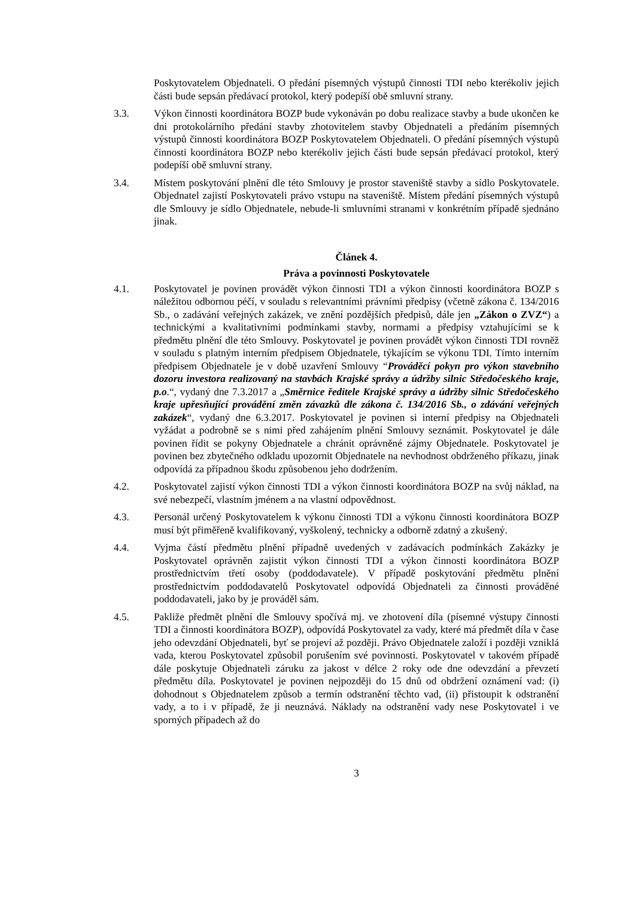Poskytovatelem Objednateli. O předání písemných výstupů činnosti TDI nebo kterékoliv jejich části bude sepsán předávací protokol, který podepíší obě smluvní strany.
3.3. Výkon činnosti koordinátora BOZP bude vykonáván po dobu realizace stavby a bude ukončen ke dni protokolárního předání stavby zhotovitelem stavby Objednateli a předáním písemných výstupů činnosti koordinátora BOZP Poskytovatelem Objednateli. O předání písemných výstupů činnosti koordinátora BOZP nebo kterékoliv jejich části bude sepsán předávací protokol, který podepíší obě smluvní strany.
3.4. Místem poskytování plnění dle této Smlouvy je prostor staveniště stavby a sídlo Poskytovatele. Objednatel zajistí Poskytovateli právo vstupu na staveniště. Místem předání písemných výstupů dle Smlouvy je sídlo Objednatele, nebude-li smluvními stranami v konkrétním případě sjednáno jinak.
Článek 4.
Práva a povinnosti Poskytovatele
4.1. Poskytovatel je povinen provádět výkon činnosti TDI a výkon činnosti koordinátora BOZP s náležitou odbornou péčí, v souladu s relevantními právními předpisy (včetně zákona č. 134/2016 Sb., o zadávání veřejných zakázek, ve znění pozdějších předpisů, dále jen „Zákon o ZVZ“) a technickými a kvalitativními podmínkami stavby, normami a předpisy vztahujícími se k předmětu plnění dle této Smlouvy. Poskytovatel je povinen provádět výkon činnosti TDI rovněž v souladu s platným interním předpisem Objednatele, týkajícím se výkonu TDI. Tímto interním předpisem Objednatele je v době uzavření Smlouvy “Prováděcí pokyn pro výkon stavebního dozoru investora realizovaný na stavbách Krajské správy a údržby silnic Středočeského kraje, p.o.“, vydaný dne 7.3.2017 a „Směrnice ředitele Krajské správy a údržby silnic Středočeského kraje upřesňující provádění změn závazků dle zákona č. 134/2016 Sb., o zdávání veřejných zakázek“, vydaný dne 6.3.2017. Poskytovatel je povinen si interní předpisy na Objednateli vyžádat a podrobně se s nimi před zahájením plnění Smlouvy seznámit. Poskytovatel je dále povinen řídit se pokyny Objednatele a chránit oprávněné zájmy Objednatele. Poskytovatel je povinen bez zbytečného odkladu upozornit Objednatele na nevhodnost obdrženého příkazu, jinak odpovídá za případnou škodu způsobenou jeho dodržením.
4.2. Poskytovatel zajistí výkon činnosti TDI a výkon činnosti koordinátora BOZP na svůj náklad, na své nebezpečí, vlastním jménem a na vlastní odpovědnost.
4.3. Personál určený Poskytovatelem k výkonu činnosti TDI a výkonu činnosti koordinátora BOZP musí být přiměřeně kvalifikovaný, vyškolený, technicky a odborně zdatný a zkušený.
4.4. Vyjma částí předmětu plnění případně uvedených v zadávacích podmínkách Zakázky je Poskytovatel oprávněn zajistit výkon činnosti TDI a výkon činnosti koordinátora BOZP prostřednictvím třetí osoby (poddodavatele). V případě poskytování předmětu plnění prostřednictvím poddodavatelů Poskytovatel odpovídá Objednateli za činnosti prováděné poddodavateli, jako by je prováděl sám.
4.5. Pakliže předmět plnění dle Smlouvy spočívá mj. ve zhotovení díla (písemné výstupy činnosti TDI a činnosti koordinátora BOZP), odpovídá Poskytovatel za vady, které má předmět díla v čase jeho odevzdání Objednateli, byť se projeví až později. Právo Objednatele založí i později vzniklá vada, kterou Poskytovatel způsobil porušením své povinnosti. Poskytovatel v takovém případě dále poskytuje Objednateli záruku za jakost v délce 2 roky ode dne odevzdání a převzetí předmětu díla. Poskytovatel je povinen nejpozději do 15 dnů od obdržení oznámení vad: (i) dohodnout s Objednatelem způsob a termín odstranění těchto vad, (ii) přistoupit k odstranění vady, a to i v případě, že ji neuznává. Náklady na odstranění vady nese Poskytovatel i ve sporných případech až do
3